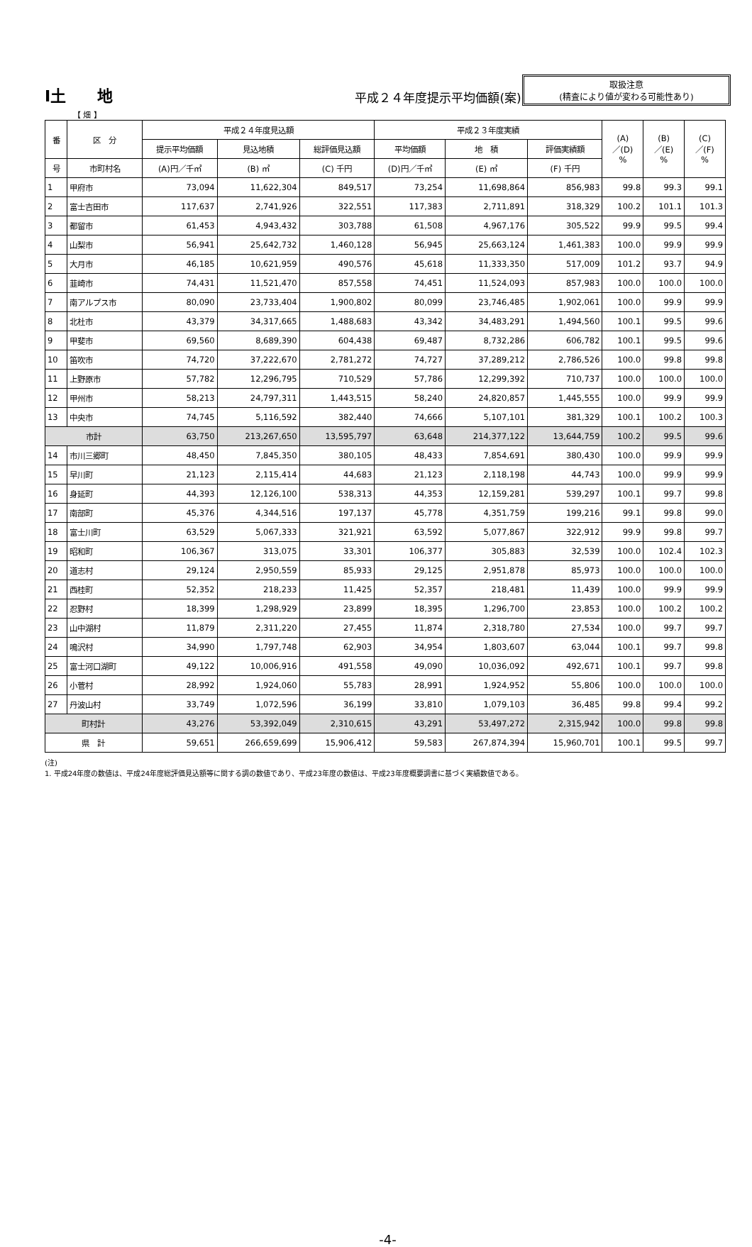Ⅰ土　　地
平成２４年度提示平均価額(案)
取扱注意
(精査により値が変わる可能性あり)
【 畑 】
| 番 | 区 分 | 平成２４年度見込額 | | | 平成２３年度実績 | | | (A) ／(D) % | (B) ／(E) % | (C) ／(F) % |
| --- | --- | --- | --- | --- | --- | --- | --- | --- | --- | --- |
| | | 提示平均価額 | 見込地積 | 総評価見込額 | 平均価額 | 地 積 | 評価実績額 | | | |
| 号 | 市町村名 | (A)円／千㎡ | (B) ㎡ | (C) 千円 | (D)円／千㎡ | (E) ㎡ | (F) 千円 | | | |
| 1 | 甲府市 | 73,094 | 11,622,304 | 849,517 | 73,254 | 11,698,864 | 856,983 | 99.8 | 99.3 | 99.1 |
| 2 | 富士吉田市 | 117,637 | 2,741,926 | 322,551 | 117,383 | 2,711,891 | 318,329 | 100.2 | 101.1 | 101.3 |
| 3 | 都留市 | 61,453 | 4,943,432 | 303,788 | 61,508 | 4,967,176 | 305,522 | 99.9 | 99.5 | 99.4 |
| 4 | 山梨市 | 56,941 | 25,642,732 | 1,460,128 | 56,945 | 25,663,124 | 1,461,383 | 100.0 | 99.9 | 99.9 |
| 5 | 大月市 | 46,185 | 10,621,959 | 490,576 | 45,618 | 11,333,350 | 517,009 | 101.2 | 93.7 | 94.9 |
| 6 | 韮崎市 | 74,431 | 11,521,470 | 857,558 | 74,451 | 11,524,093 | 857,983 | 100.0 | 100.0 | 100.0 |
| 7 | 南アルプス市 | 80,090 | 23,733,404 | 1,900,802 | 80,099 | 23,746,485 | 1,902,061 | 100.0 | 99.9 | 99.9 |
| 8 | 北杜市 | 43,379 | 34,317,665 | 1,488,683 | 43,342 | 34,483,291 | 1,494,560 | 100.1 | 99.5 | 99.6 |
| 9 | 甲斐市 | 69,560 | 8,689,390 | 604,438 | 69,487 | 8,732,286 | 606,782 | 100.1 | 99.5 | 99.6 |
| 10 | 笛吹市 | 74,720 | 37,222,670 | 2,781,272 | 74,727 | 37,289,212 | 2,786,526 | 100.0 | 99.8 | 99.8 |
| 11 | 上野原市 | 57,782 | 12,296,795 | 710,529 | 57,786 | 12,299,392 | 710,737 | 100.0 | 100.0 | 100.0 |
| 12 | 甲州市 | 58,213 | 24,797,311 | 1,443,515 | 58,240 | 24,820,857 | 1,445,555 | 100.0 | 99.9 | 99.9 |
| 13 | 中央市 | 74,745 | 5,116,592 | 382,440 | 74,666 | 5,107,101 | 381,329 | 100.1 | 100.2 | 100.3 |
| 市計 | | 63,750 | 213,267,650 | 13,595,797 | 63,648 | 214,377,122 | 13,644,759 | 100.2 | 99.5 | 99.6 |
| 14 | 市川三郷町 | 48,450 | 7,845,350 | 380,105 | 48,433 | 7,854,691 | 380,430 | 100.0 | 99.9 | 99.9 |
| 15 | 早川町 | 21,123 | 2,115,414 | 44,683 | 21,123 | 2,118,198 | 44,743 | 100.0 | 99.9 | 99.9 |
| 16 | 身延町 | 44,393 | 12,126,100 | 538,313 | 44,353 | 12,159,281 | 539,297 | 100.1 | 99.7 | 99.8 |
| 17 | 南部町 | 45,376 | 4,344,516 | 197,137 | 45,778 | 4,351,759 | 199,216 | 99.1 | 99.8 | 99.0 |
| 18 | 富士川町 | 63,529 | 5,067,333 | 321,921 | 63,592 | 5,077,867 | 322,912 | 99.9 | 99.8 | 99.7 |
| 19 | 昭和町 | 106,367 | 313,075 | 33,301 | 106,377 | 305,883 | 32,539 | 100.0 | 102.4 | 102.3 |
| 20 | 道志村 | 29,124 | 2,950,559 | 85,933 | 29,125 | 2,951,878 | 85,973 | 100.0 | 100.0 | 100.0 |
| 21 | 西桂町 | 52,352 | 218,233 | 11,425 | 52,357 | 218,481 | 11,439 | 100.0 | 99.9 | 99.9 |
| 22 | 忍野村 | 18,399 | 1,298,929 | 23,899 | 18,395 | 1,296,700 | 23,853 | 100.0 | 100.2 | 100.2 |
| 23 | 山中湖村 | 11,879 | 2,311,220 | 27,455 | 11,874 | 2,318,780 | 27,534 | 100.0 | 99.7 | 99.7 |
| 24 | 鳴沢村 | 34,990 | 1,797,748 | 62,903 | 34,954 | 1,803,607 | 63,044 | 100.1 | 99.7 | 99.8 |
| 25 | 富士河口湖町 | 49,122 | 10,006,916 | 491,558 | 49,090 | 10,036,092 | 492,671 | 100.1 | 99.7 | 99.8 |
| 26 | 小菅村 | 28,992 | 1,924,060 | 55,783 | 28,991 | 1,924,952 | 55,806 | 100.0 | 100.0 | 100.0 |
| 27 | 丹波山村 | 33,749 | 1,072,596 | 36,199 | 33,810 | 1,079,103 | 36,485 | 99.8 | 99.4 | 99.2 |
| 町村計 | | 43,276 | 53,392,049 | 2,310,615 | 43,291 | 53,497,272 | 2,315,942 | 100.0 | 99.8 | 99.8 |
| 県 計 | | 59,651 | 266,659,699 | 15,906,412 | 59,583 | 267,874,394 | 15,960,701 | 100.1 | 99.5 | 99.7 |
(注)
1. 平成24年度の数値は、平成24年度総評価見込額等に関する調の数値であり、平成23年度の数値は、平成23年度概要調書に基づく実績数値である。
-4-